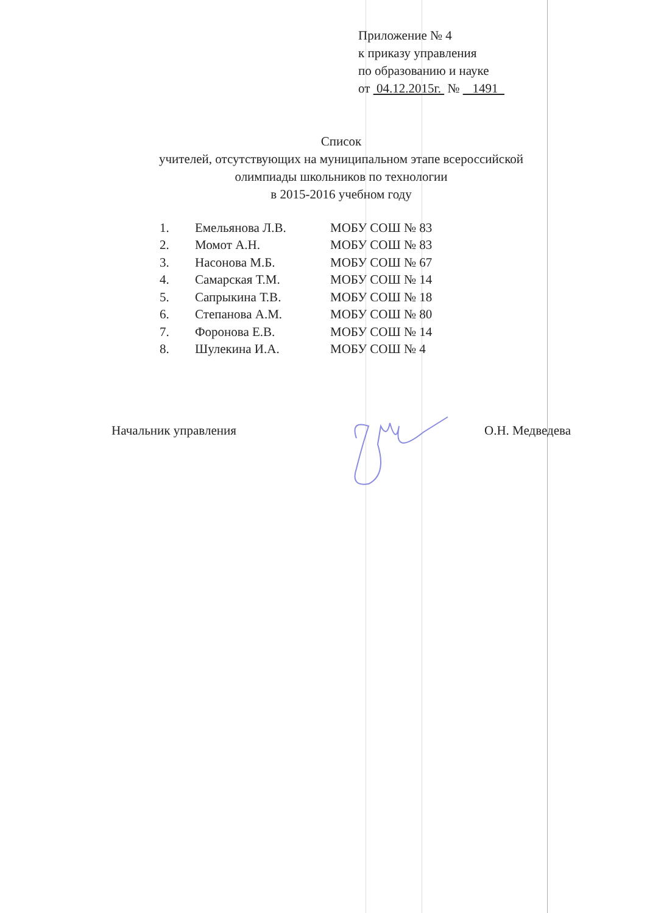Приложение № 4
к приказу управления
по образованию и науке
от 04.12.2015г. № 1491
Список
учителей, отсутствующих на муниципальном этапе всероссийской
олимпиады школьников по технологии
в 2015-2016 учебном году
| 1. | Емельянова Л.В. | МОБУ СОШ № 83 |
| 2. | Момот А.Н. | МОБУ СОШ № 83 |
| 3. | Насонова М.Б. | МОБУ СОШ № 67 |
| 4. | Самарская Т.М. | МОБУ СОШ № 14 |
| 5. | Сапрыкина Т.В. | МОБУ СОШ № 18 |
| 6. | Степанова А.М. | МОБУ СОШ № 80 |
| 7. | Форонова Е.В. | МОБУ СОШ № 14 |
| 8. | Шулекина И.А. | МОБУ СОШ № 4 |
Начальник управления О.Н. Медведева